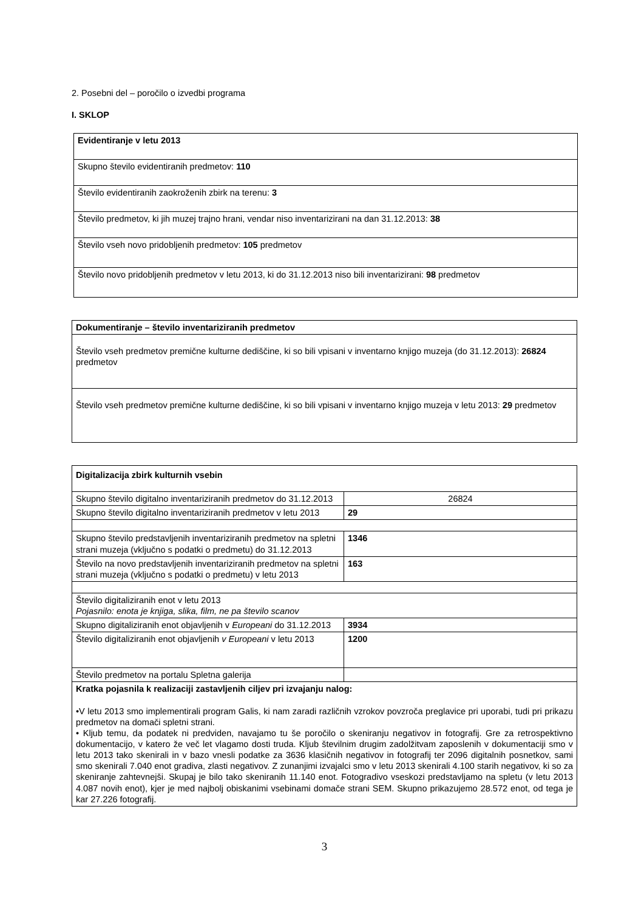2. Posebni del – poročilo o izvedbi programa
I. SKLOP
| Evidentiranje v letu 2013 |
| Skupno število evidentiranih predmetov: 110 |
| Število evidentiranih zaokroženih zbirk na terenu: 3 |
| Število predmetov, ki jih muzej trajno hrani, vendar niso inventarizirani na dan 31.12.2013: 38 |
| Število vseh novo pridobljenih predmetov: 105 predmetov |
| Število novo pridobljenih predmetov v letu 2013, ki do 31.12.2013 niso bili inventarizirani: 98 predmetov |
| Dokumentiranje – število inventariziranih predmetov |
| Število vseh predmetov premične kulturne dediščine, ki so bili vpisani v inventarno knjigo muzeja (do 31.12.2013): 26824 predmetov |
| Število vseh predmetov premične kulturne dediščine, ki so bili vpisani v inventarno knjigo muzeja v letu 2013: 29 predmetov |
| Digitalizacija zbirk kulturnih vsebin | |
| Skupno število digitalno inventariziranih predmetov do 31.12.2013 | 26824 |
| Skupno število digitalno inventariziranih predmetov v letu 2013 | 29 |
| Skupno število predstavljenih inventariziranih predmetov na spletni strani muzeja (vključno s podatki o predmetu) do 31.12.2013 | 1346 |
| Število na novo predstavljenih inventariziranih predmetov na spletni strani muzeja (vključno s podatki o predmetu) v letu 2013 | 163 |
| Število digitaliziranih enot v letu 2013 Pojasnilo: enota je knjiga, slika, film, ne pa število scanov | |
| Skupno digitaliziranih enot objavljenih v Europeani do 31.12.2013 | 3934 |
| Število digitaliziranih enot objavljenih v Europeani v letu 2013 | 1200 |
| Število predmetov na portalu Spletna galerija | |
| Kratka pojasnila k realizaciji zastavljenih ciljev pri izvajanju nalog: •V letu 2013 smo implementirali program Galis, ki nam zaradi različnih vzrokov povzroča preglavice pri uporabi, tudi pri prikazu predmetov na domači spletni strani. • Kljub temu, da podatek ni predviden, navajamo tu še poročilo o skeniranju negativov in fotografij. Gre za retrospektivno dokumentacijo, v katero že več let vlagamo dosti truda. Kljub številnim drugim zadolžitvam zaposlenih v dokumentaciji smo v letu 2013 tako skenirali in v bazo vnesli podatke za 3636 klasičnih negativov in fotografij ter 2096 digitalnih posnetkov, sami smo skenirali 7.040 enot gradiva, zlasti negativov. Z zunanjimi izvajalci smo v letu 2013 skenirali 4.100 starih negativov, ki so za skeniranje zahtevnejši. Skupaj je bilo tako skeniranih 11.140 enot. Fotogradivo vseskozi predstavljamo na spletu (v letu 2013 4.087 novih enot), kjer je med najbolj obiskanimi vsebinami domače strani SEM. Skupno prikazujemo 28.572 enot, od tega je kar 27.226 fotografij. | |
3